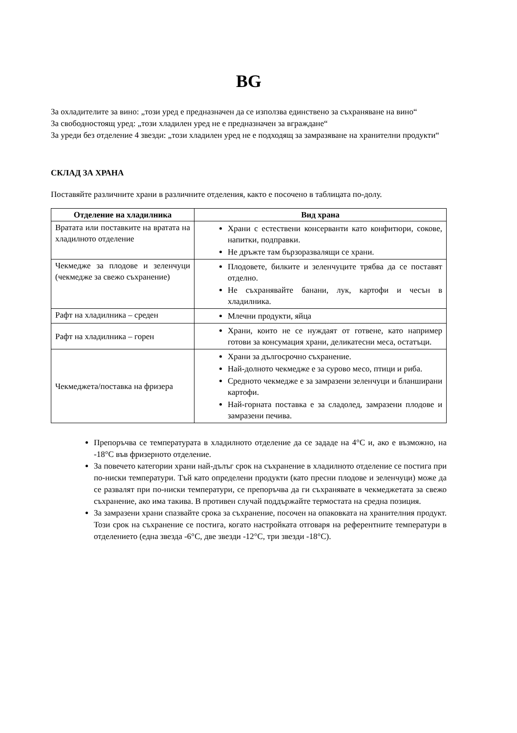BG
За охладителите за вино: „този уред е предназначен да се използва единствено за съхраняване на вино“
За свободностоящ уред: „този хладилен уред не е предназначен за вграждане“
За уреди без отделение 4 звезди: „този хладилен уред не е подходящ за замразяване на хранителни продукти“
СКЛАД ЗА ХРАНА
Поставяйте различните храни в различните отделения, както е посочено в таблицата по-долу.
| Отделение на хладилника | Вид храна |
| --- | --- |
| Вратата или поставките на вратата на хладилното отделение | Храни с естествени консерванти като конфитюри, сокове, напитки, подправки. Не дръжте там бързоразвалящи се храни. |
| Чекмедже за плодове и зеленчуци (чекмедже за свежо съхранение) | Плодовете, билките и зеленчуците трябва да се поставят отделно. Не съхранявайте банани, лук, картофи и чесън в хладилника. |
| Рафт на хладилника – среден | Млечни продукти, яйца |
| Рафт на хладилника – горен | Храни, които не се нуждаят от готвене, като например готови за консумация храни, деликатесни меса, остатъци. |
| Чекмеджета/поставка на фризера | Храни за дългосрочно съхранение. Най-долното чекмедже е за сурово месо, птици и риба. Средното чекмедже е за замразени зеленчуци и бланширани картофи. Най-горната поставка е за сладолед, замразени плодове и замразени печива. |
Препоръчва се температурата в хладилното отделение да се зададе на 4°C и, ако е възможно, на -18°C във фризерното отделение.
За повечето категории храни най-дълъг срок на съхранение в хладилното отделение се постига при по-ниски температури. Тъй като определени продукти (като пресни плодове и зеленчуци) може да се развалят при по-ниски температури, се препоръчва да ги съхранявате в чекмеджетата за свежо съхранение, ако има такива. В противен случай поддържайте термостата на средна позиция.
За замразени храни спазвайте срока за съхранение, посочен на опаковката на хранителния продукт. Този срок на съхранение се постига, когато настройката отговаря на референтните температури в отделението (една звезда -6°C, две звезди -12°C, три звезди -18°C).